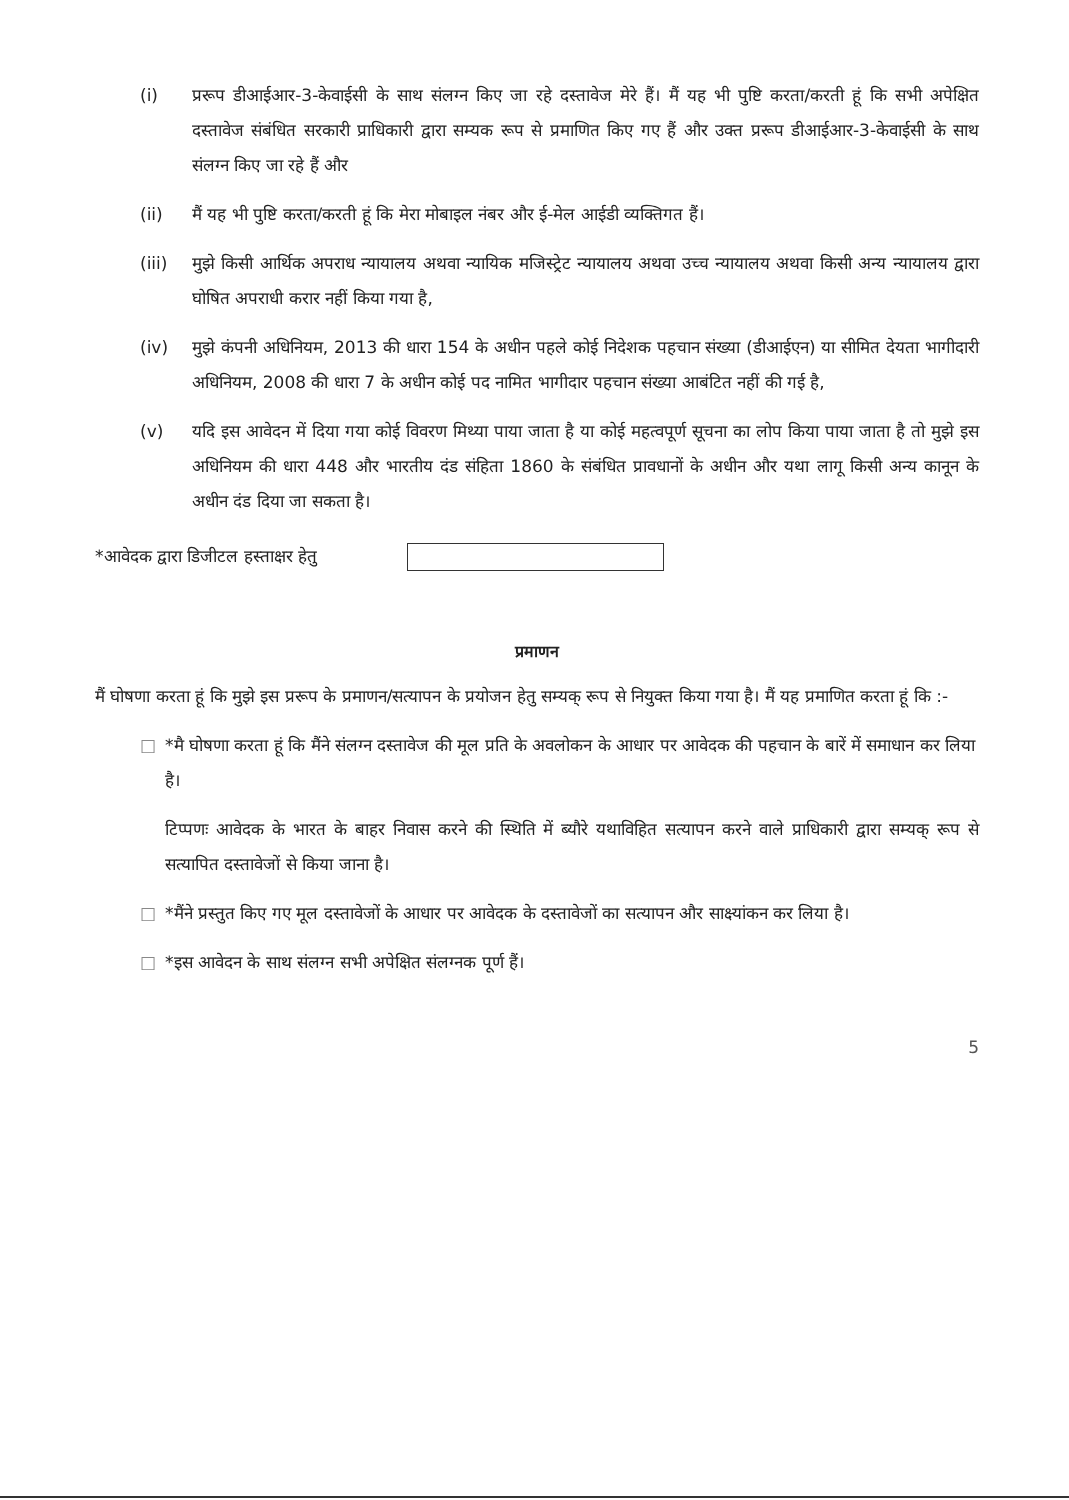(i) प्ररूप डीआईआर-3-केवाईसी के साथ संलग्न किए जा रहे दस्तावेज मेरे हैं। मैं यह भी पुष्टि करता/करती हूं कि सभी अपेक्षित दस्तावेज संबंधित सरकारी प्राधिकारी द्वारा सम्यक रूप से प्रमाणित किए गए हैं और उक्त प्ररूप डीआईआर-3-केवाईसी के साथ संलग्न किए जा रहे हैं और
(ii) मैं यह भी पुष्टि करता/करती हूं कि मेरा मोबाइल नंबर और ई-मेल आईडी व्यक्तिगत हैं।
(iii) मुझे किसी आर्थिक अपराध न्यायालय अथवा न्यायिक मजिस्ट्रेट न्यायालय अथवा उच्च न्यायालय अथवा किसी अन्य न्यायालय द्वारा घोषित अपराधी करार नहीं किया गया है,
(iv) मुझे कंपनी अधिनियम, 2013 की धारा 154 के अधीन पहले कोई निदेशक पहचान संख्या (डीआईएन) या सीमित देयता भागीदारी अधिनियम, 2008 की धारा 7 के अधीन कोई पद नामित भागीदार पहचान संख्या आबंटित नहीं की गई है,
(v) यदि इस आवेदन में दिया गया कोई विवरण मिथ्या पाया जाता है या कोई महत्वपूर्ण सूचना का लोप किया पाया जाता है तो मुझे इस अधिनियम की धारा 448 और भारतीय दंड संहिता 1860 के संबंधित प्रावधानों के अधीन और यथा लागू किसी अन्य कानून के अधीन दंड दिया जा सकता है।
*आवेदक द्वारा डिजीटल हस्ताक्षर हेतु
प्रमाणन
मैं घोषणा करता हूं कि मुझे इस प्ररूप के प्रमाणन/सत्यापन के प्रयोजन हेतु सम्यक् रूप से नियुक्त किया गया है। मैं यह प्रमाणित करता हूं कि :-
□ *मै घोषणा करता हूं कि मैंने संलग्न दस्तावेज की मूल प्रति के अवलोकन के आधार पर आवेदक की पहचान के बारें में समाधान कर लिया है।
टिप्पणः आवेदक के भारत के बाहर निवास करने की स्थिति में ब्यौरे यथाविहित सत्यापन करने वाले प्राधिकारी द्वारा सम्यक् रूप से सत्यापित दस्तावेजों से किया जाना है।
□ *मैंने प्रस्तुत किए गए मूल दस्तावेजों के आधार पर आवेदक के दस्तावेजों का सत्यापन और साक्ष्यांकन कर लिया है।
□ *इस आवेदन के साथ संलग्न सभी अपेक्षित संलग्नक पूर्ण हैं।
5